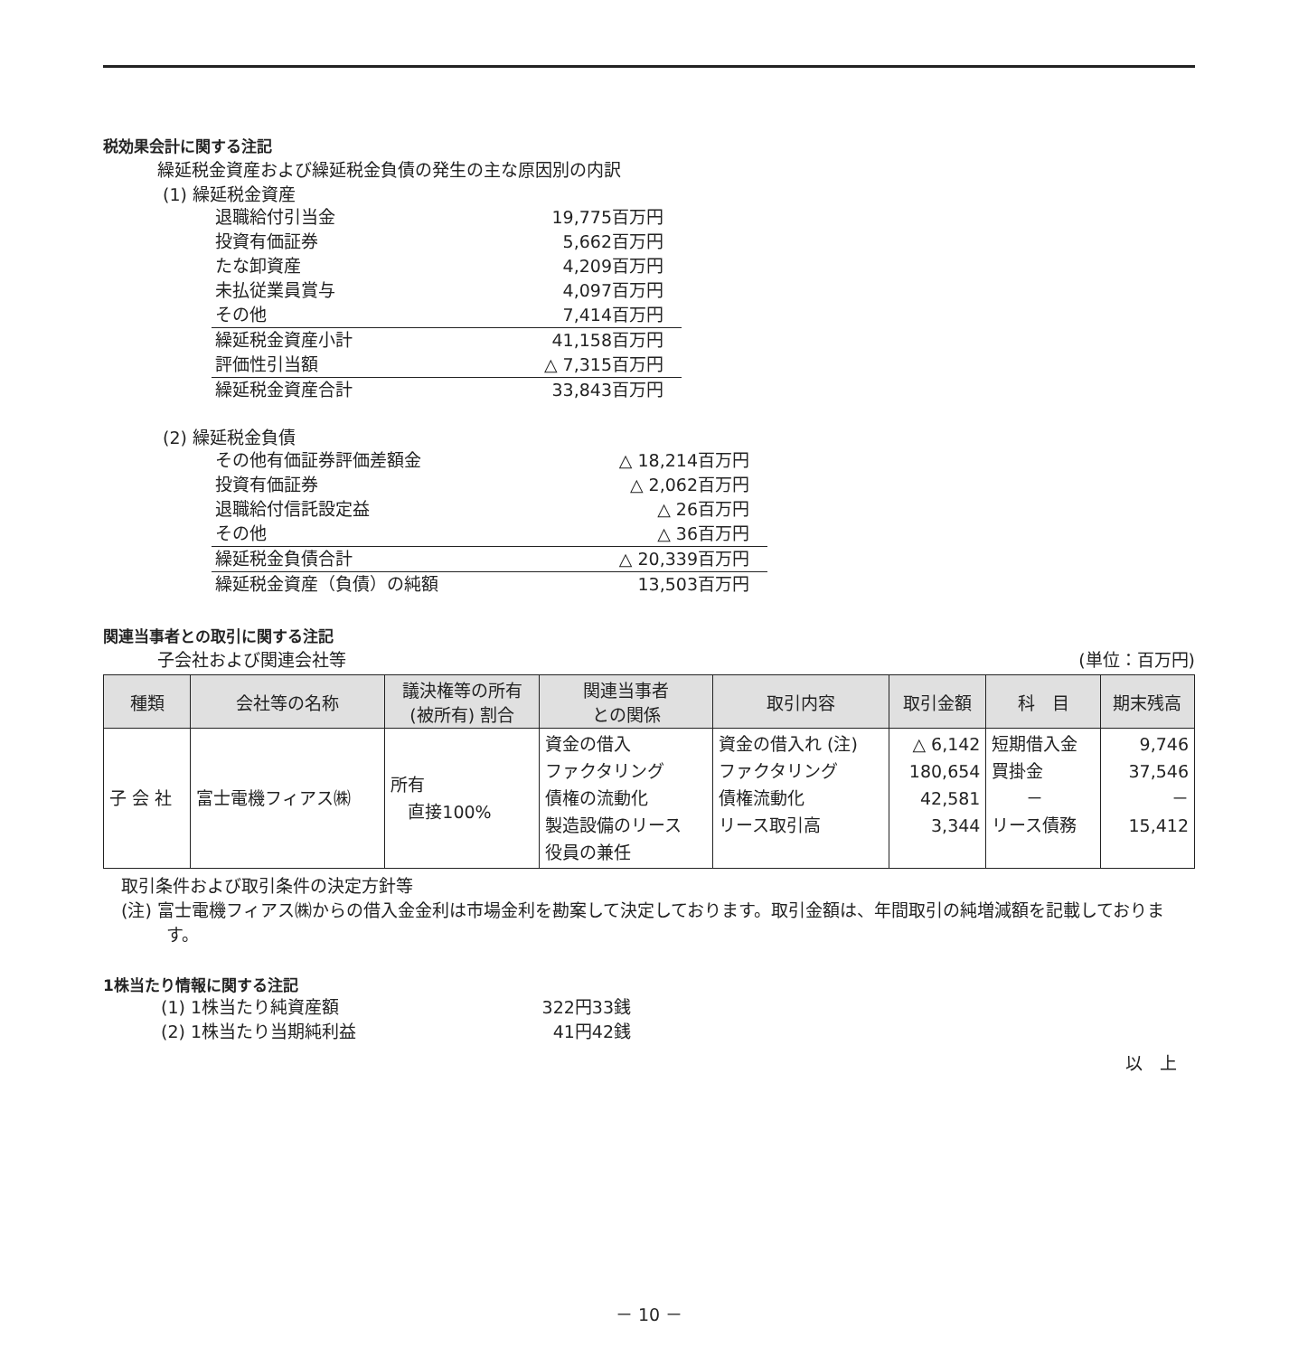税効果会計に関する注記
繰延税金資産および繰延税金負債の発生の主な原因別の内訳
(1) 繰延税金資産
| 退職給付引当金 | 19,775百万円 |
| 投資有価証券 | 5,662百万円 |
| たな卸資産 | 4,209百万円 |
| 未払従業員賞与 | 4,097百万円 |
| その他 | 7,414百万円 |
| 繰延税金資産小計 | 41,158百万円 |
| 評価性引当額 | △ 7,315百万円 |
| 繰延税金資産合計 | 33,843百万円 |
(2) 繰延税金負債
| その他有価証券評価差額金 | △ 18,214百万円 |
| 投資有価証券 | △ 2,062百万円 |
| 退職給付信託設定益 | △ 26百万円 |
| その他 | △ 36百万円 |
| 繰延税金負債合計 | △ 20,339百万円 |
| 繰延税金資産（負債）の純額 | 13,503百万円 |
関連当事者との取引に関する注記
子会社および関連会社等 (単位：百万円)
| 種類 | 会社等の名称 | 議決権等の所有 (被所有) 割合 | 関連当事者 との関係 | 取引内容 | 取引金額 | 科 目 | 期末残高 |
| --- | --- | --- | --- | --- | --- | --- | --- |
| 子 会 社 | 富士電機フィアス㈱ | 所有 直接100% | 資金の借入 ファクタリング 債権の流動化 製造設備のリース 役員の兼任 | 資金の借入れ (注) ファクタリング 債権流動化 リース取引高 | △ 6,142 180,654 42,581 3,344 | 短期借入金 買掛金 － リース債務 | 9,746 37,546 － 15,412 |
取引条件および取引条件の決定方針等
(注) 富士電機フィアス㈱からの借入金金利は市場金利を勘案して決定しております。取引金額は、年間取引の純増減額を記載しております。
1株当たり情報に関する注記
| (1) 1株当たり純資産額 | 322円33銭 |
| (2) 1株当たり当期純利益 | 41円42銭 |
以　上
－ 10 －